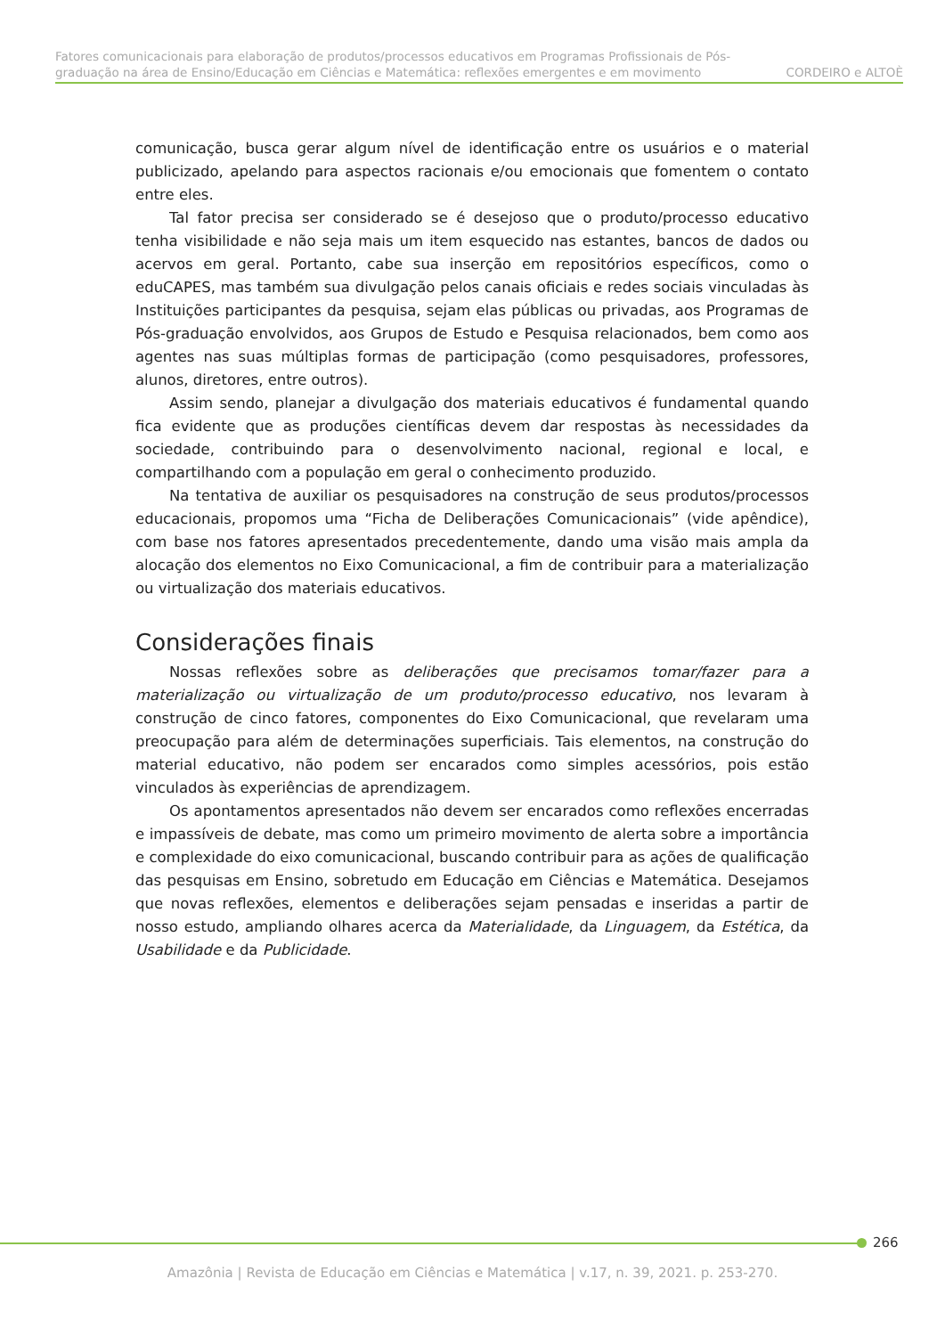Fatores comunicacionais para elaboração de produtos/processos educativos em Programas Profissionais de Pós-
graduação na área de Ensino/Educação em Ciências e Matemática: reflexões emergentes e em movimento CORDEIRO e ALTOÈ
comunicação, busca gerar algum nível de identificação entre os usuários e o material publicizado, apelando para aspectos racionais e/ou emocionais que fomentem o contato entre eles.
Tal fator precisa ser considerado se é desejoso que o produto/processo educativo tenha visibilidade e não seja mais um item esquecido nas estantes, bancos de dados ou acervos em geral. Portanto, cabe sua inserção em repositórios específicos, como o eduCAPES, mas também sua divulgação pelos canais oficiais e redes sociais vinculadas às Instituições participantes da pesquisa, sejam elas públicas ou privadas, aos Programas de Pós-graduação envolvidos, aos Grupos de Estudo e Pesquisa relacionados, bem como aos agentes nas suas múltiplas formas de participação (como pesquisadores, professores, alunos, diretores, entre outros).
Assim sendo, planejar a divulgação dos materiais educativos é fundamental quando fica evidente que as produções científicas devem dar respostas às necessidades da sociedade, contribuindo para o desenvolvimento nacional, regional e local, e compartilhando com a população em geral o conhecimento produzido.
Na tentativa de auxiliar os pesquisadores na construção de seus produtos/processos educacionais, propomos uma “Ficha de Deliberações Comunicacionais” (vide apêndice), com base nos fatores apresentados precedentemente, dando uma visão mais ampla da alocação dos elementos no Eixo Comunicacional, a fim de contribuir para a materialização ou virtualização dos materiais educativos.
Considerações finais
Nossas reflexões sobre as deliberações que precisamos tomar/fazer para a materialização ou virtualização de um produto/processo educativo, nos levaram à construção de cinco fatores, componentes do Eixo Comunicacional, que revelaram uma preocupação para além de determinações superficiais. Tais elementos, na construção do material educativo, não podem ser encarados como simples acessórios, pois estão vinculados às experiências de aprendizagem.
Os apontamentos apresentados não devem ser encarados como reflexões encerradas e impassíveis de debate, mas como um primeiro movimento de alerta sobre a importância e complexidade do eixo comunicacional, buscando contribuir para as ações de qualificação das pesquisas em Ensino, sobretudo em Educação em Ciências e Matemática. Desejamos que novas reflexões, elementos e deliberações sejam pensadas e inseridas a partir de nosso estudo, ampliando olhares acerca da Materialidade, da Linguagem, da Estética, da Usabilidade e da Publicidade.
266
Amazônia | Revista de Educação em Ciências e Matemática | v.17, n. 39, 2021. p. 253-270.